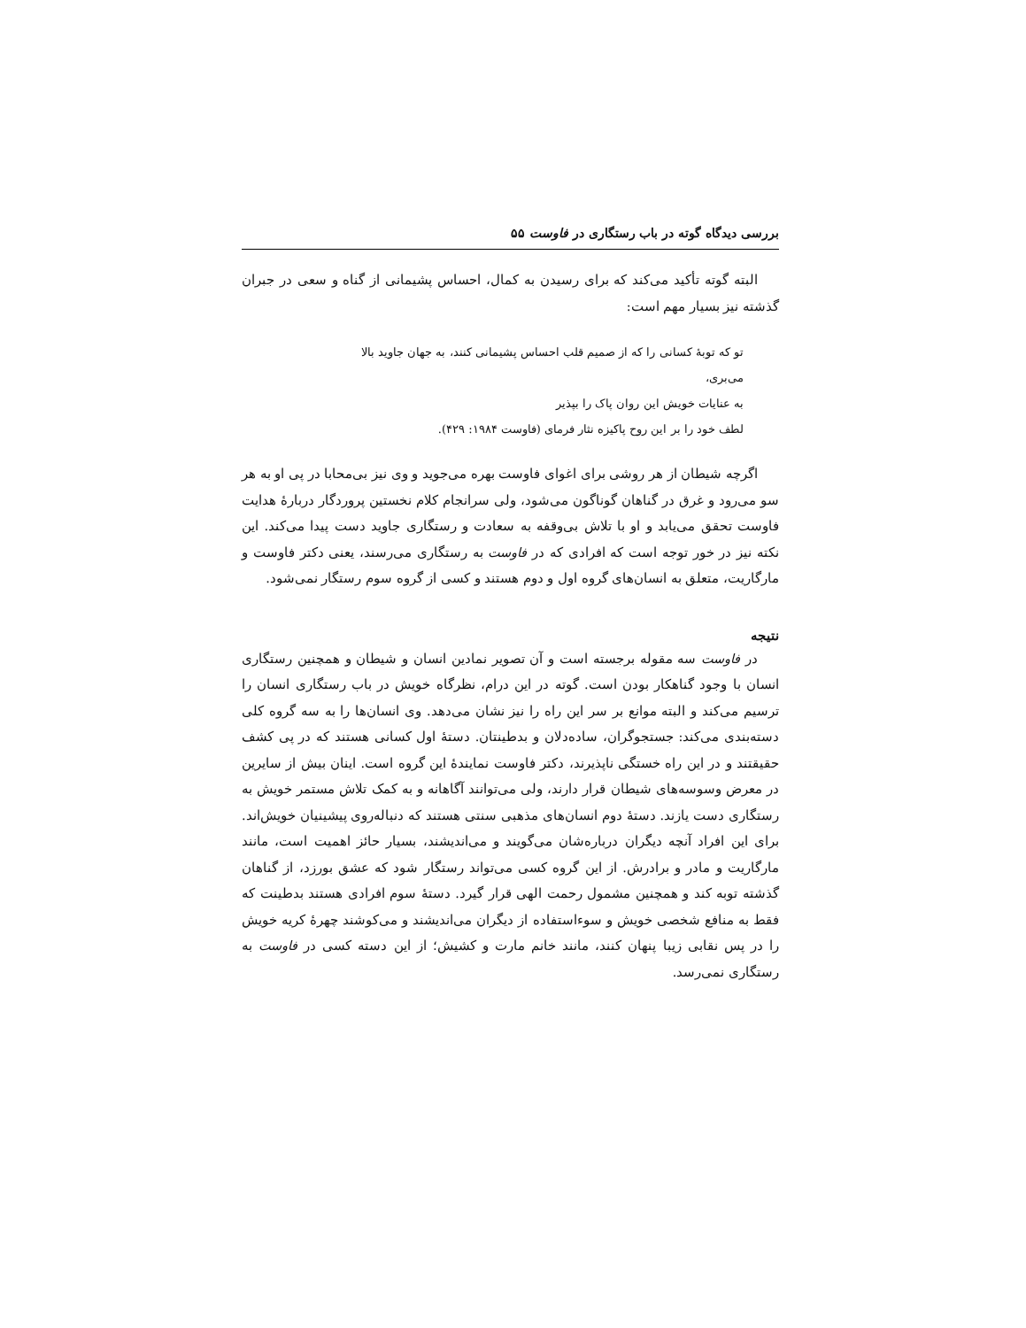بررسی دیدگاه گوته در باب رستگاری در فاوست ۵۵
البته گوته تأکید می‌کند که برای رسیدن به کمال، احساس پشیمانی از گناه و سعی در جبران گذشته نیز بسیار مهم است:
تو که توبهٔ کسانی را که از صمیم قلب احساس پشیمانی کنند، به جهان جاوید بالا
می‌بری،
به عنایات خویش این روان پاک را بپذیر
لطف خود را بر این روح پاکیزه نثار فرمای (فاوست ۱۹۸۴: ۴۲۹).
اگرچه شیطان از هر روشی برای اغوای فاوست بهره می‌جوید و وی نیز بی‌محابا در پی او به هر سو می‌رود و غرق در گناهان گوناگون می‌شود، ولی سرانجام کلام نخستین پروردگار دربارهٔ هدایت فاوست تحقق می‌یابد و او با تلاش بی‌وقفه به سعادت و رستگاری جاوید دست پیدا می‌کند. این نکته نیز در خور توجه است که افرادی که در فاوست به رستگاری می‌رسند، یعنی دکتر فاوست و مارگاریت، متعلق به انسان‌های گروه اول و دوم هستند و کسی از گروه سوم رستگار نمی‌شود.
نتیجه
در فاوست سه مقوله برجسته است و آن تصویر نمادین انسان و شیطان و همچنین رستگاری انسان با وجود گناهکار بودن است. گوته در این درام، نظرگاه خویش در باب رستگاری انسان را ترسیم می‌کند و البته موانع بر سر این راه را نیز نشان می‌دهد. وی انسان‌ها را به سه گروه کلی دسته‌بندی می‌کند: جستجوگران، ساده‌دلان و بدطینتان. دستهٔ اول کسانی هستند که در پی کشف حقیقتند و در این راه خستگی ناپذیرند، دکتر فاوست نمایندهٔ این گروه است. اینان بیش از سایرین در معرض وسوسه‌های شیطان قرار دارند، ولی می‌توانند آگاهانه و به کمک تلاش مستمر خویش به رستگاری دست یازند. دستهٔ دوم انسان‌های مذهبی سنتی هستند که دنباله‌روی پیشینیان خویش‌اند. برای این افراد آنچه دیگران درباره‌شان می‌گویند و می‌اندیشند، بسیار حائز اهمیت است، مانند مارگاریت و مادر و برادرش. از این گروه کسی می‌تواند رستگار شود که عشق بورزد، از گناهان گذشته توبه کند و همچنین مشمول رحمت الهی قرار گیرد. دستهٔ سوم افرادی هستند بدطینت که فقط به منافع شخصی خویش و سوءاستفاده از دیگران می‌اندیشند و می‌کوشند چهرهٔ کریه خویش را در پس نقابی زیبا پنهان کنند، مانند خانم مارت و کشیش؛ از این دسته کسی در فاوست به رستگاری نمی‌رسد.